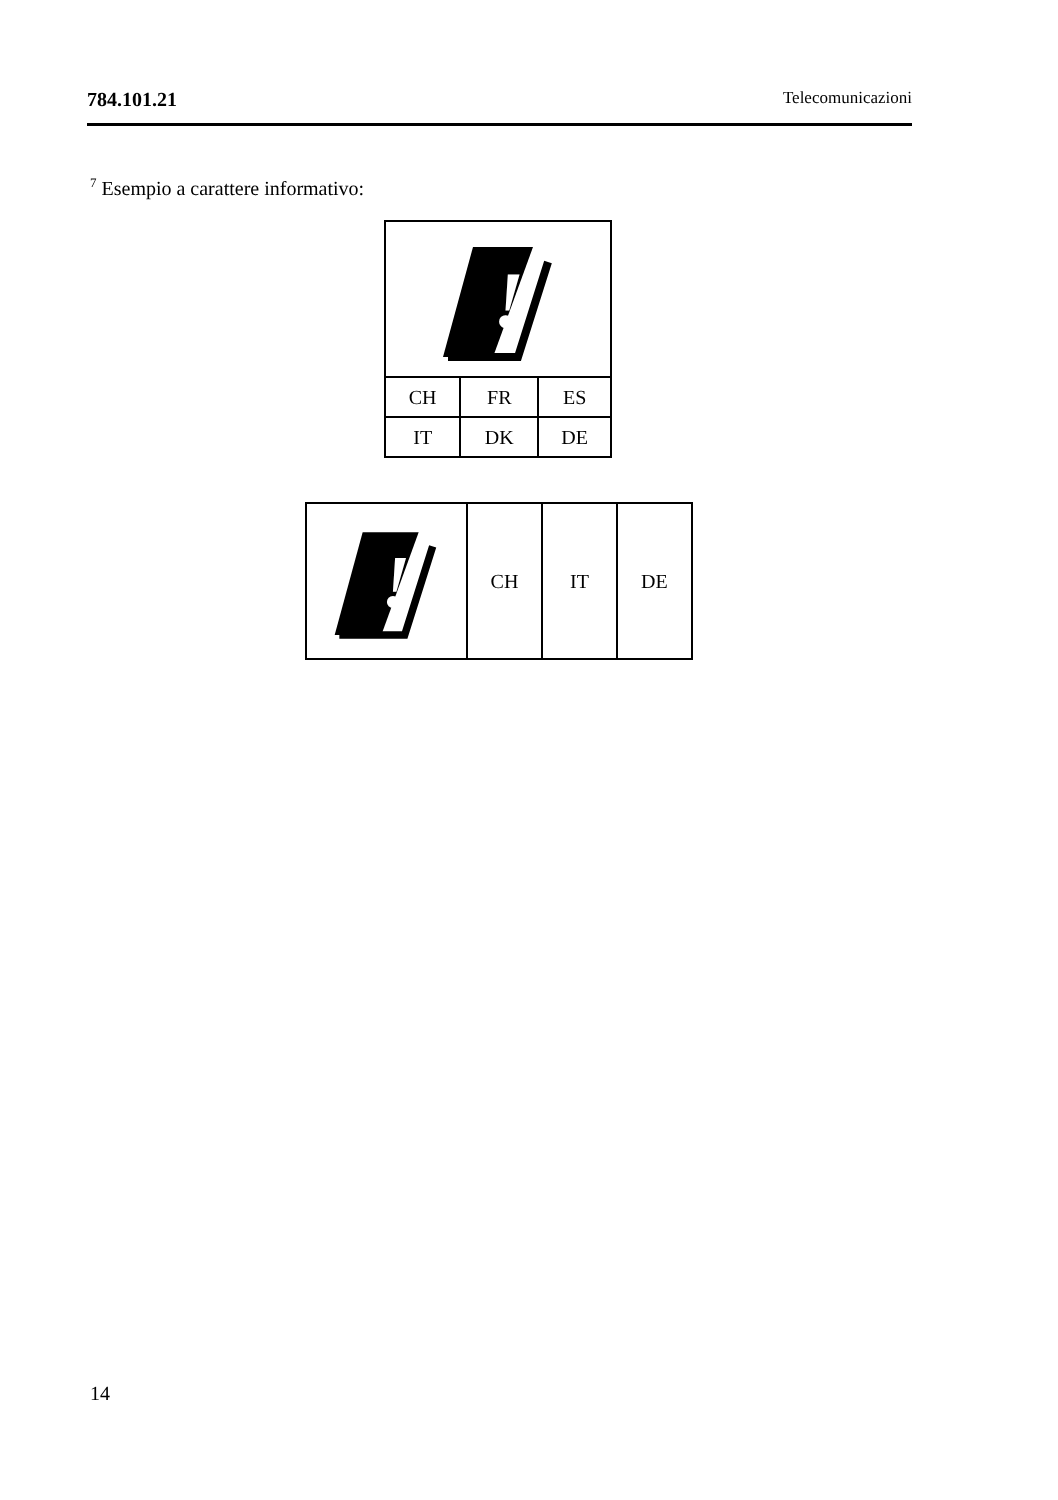784.101.21 Telecomunicazioni
<sup>7</sup> Esempio a carattere informativo:
| ! | | |
| CH | FR | ES |
| IT | DK | DE |
| ! | CH | IT | DE |
14